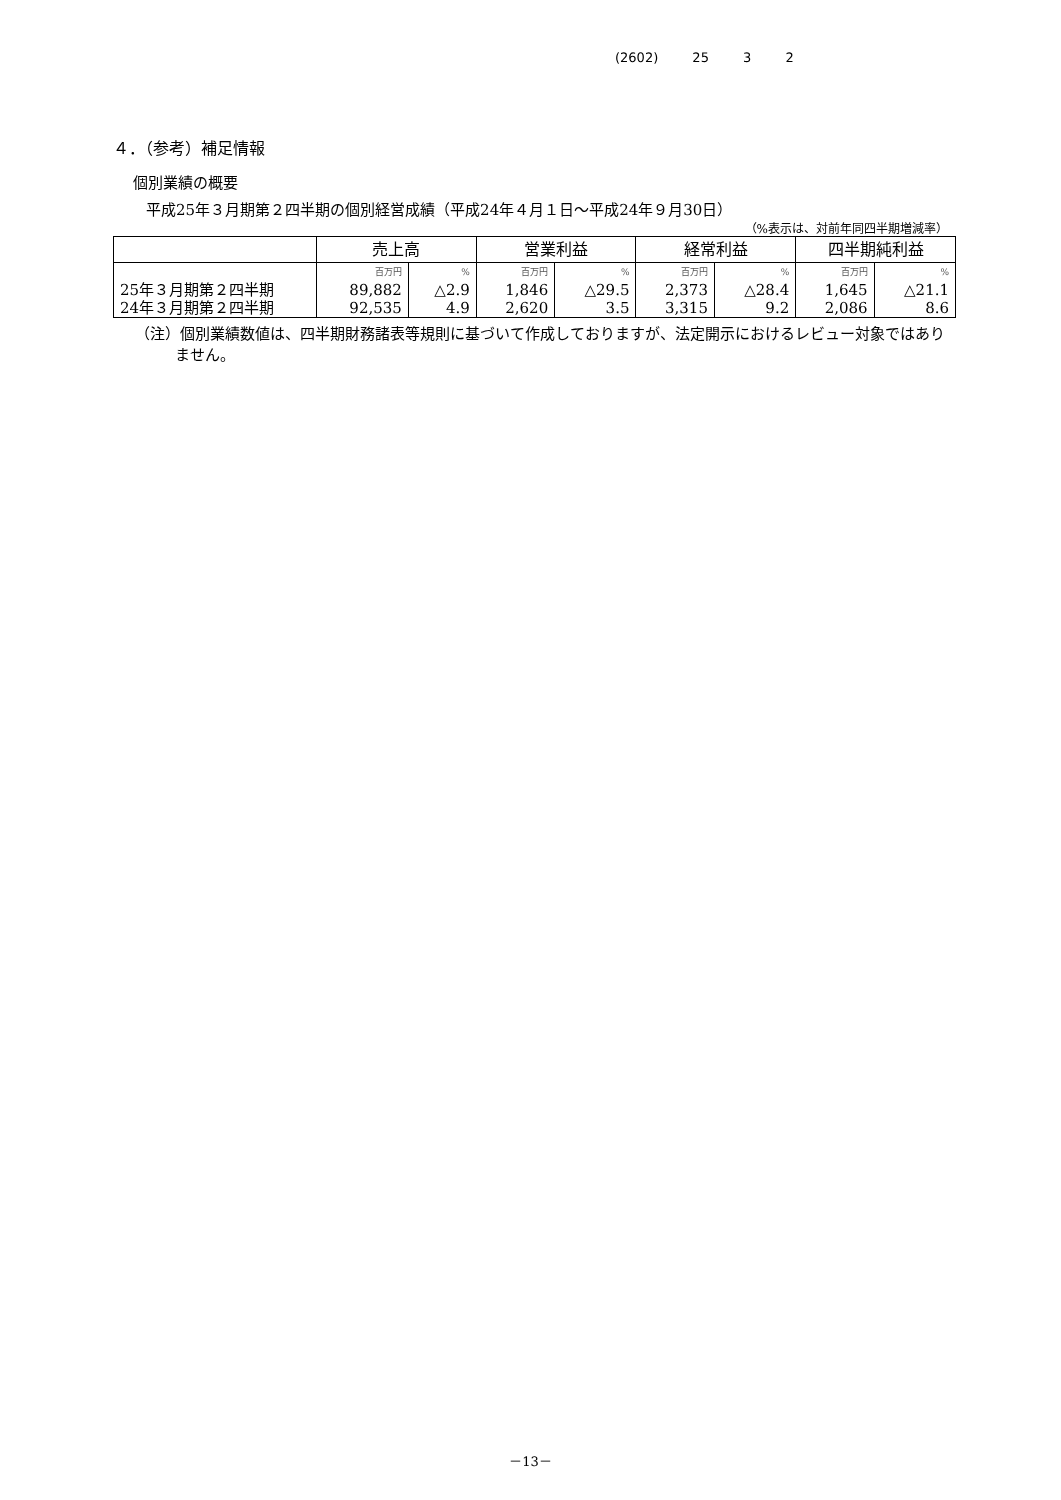(2602) 25 3 2
４．（参考）補足情報
個別業績の概要
平成25年３月期第２四半期の個別経営成績（平成24年４月１日～平成24年９月30日）
（%表示は、対前年同四半期増減率）
| | 売上高 | | 営業利益 | | 経常利益 | | 四半期純利益 | |
| --- | --- | --- | --- | --- | --- | --- | --- | --- |
| | 百万円 | % | 百万円 | % | 百万円 | % | 百万円 | % |
| 25年３月期第２四半期 | 89,882 | △2.9 | 1,846 | △29.5 | 2,373 | △28.4 | 1,645 | △21.1 |
| 24年３月期第２四半期 | 92,535 | 4.9 | 2,620 | 3.5 | 3,315 | 9.2 | 2,086 | 8.6 |
（注）個別業績数値は、四半期財務諸表等規則に基づいて作成しておりますが、法定開示におけるレビュー対象ではありません。
－13－